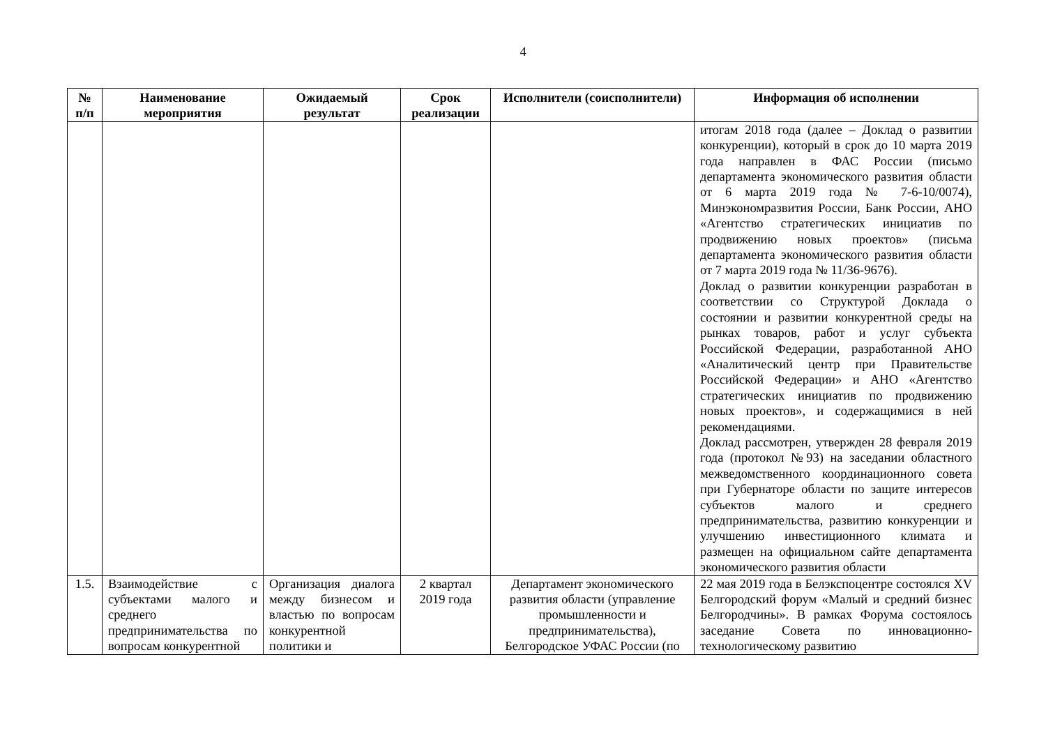4
| № п/п | Наименование мероприятия | Ожидаемый результат | Срок реализации | Исполнители (соисполнители) | Информация об исполнении |
| --- | --- | --- | --- | --- | --- |
| | | | | | итогам 2018 года (далее – Доклад о развитии конкуренции), который в срок до 10 марта 2019 года направлен в ФАС России (письмо департамента экономического развития области от 6 марта 2019 года № 7-6-10/0074), Минэкономразвития России, Банк России, АНО «Агентство стратегических инициатив по продвижению новых проектов» (письма департамента экономического развития области от 7 марта 2019 года № 11/36-9676). Доклад о развитии конкуренции разработан в соответствии со Структурой Доклада о состоянии и развитии конкурентной среды на рынках товаров, работ и услуг субъекта Российской Федерации, разработанной АНО «Аналитический центр при Правительстве Российской Федерации» и АНО «Агентство стратегических инициатив по продвижению новых проектов», и содержащимися в ней рекомендациями. Доклад рассмотрен, утвержден 28 февраля 2019 года (протокол №93) на заседании областного межведомственного координационного совета при Губернаторе области по защите интересов субъектов малого и среднего предпринимательства, развитию конкуренции и улучшению инвестиционного климата и размещен на официальном сайте департамента экономического развития области |
| 1.5. | Взаимодействие с субъектами малого и среднего предпринимательства по вопросам конкурентной | Организация диалога между бизнесом и властью по вопросам конкурентной политики и | 2 квартал 2019 года | Департамент экономического развития области (управление промышленности и предпринимательства), Белгородское УФАС России (по | 22 мая 2019 года в Белэкспоцентре состоялся XV Белгородский форум «Малый и средний бизнес Белгородчины». В рамках Форума состоялось заседание Совета по инновационно-технологическому развитию |